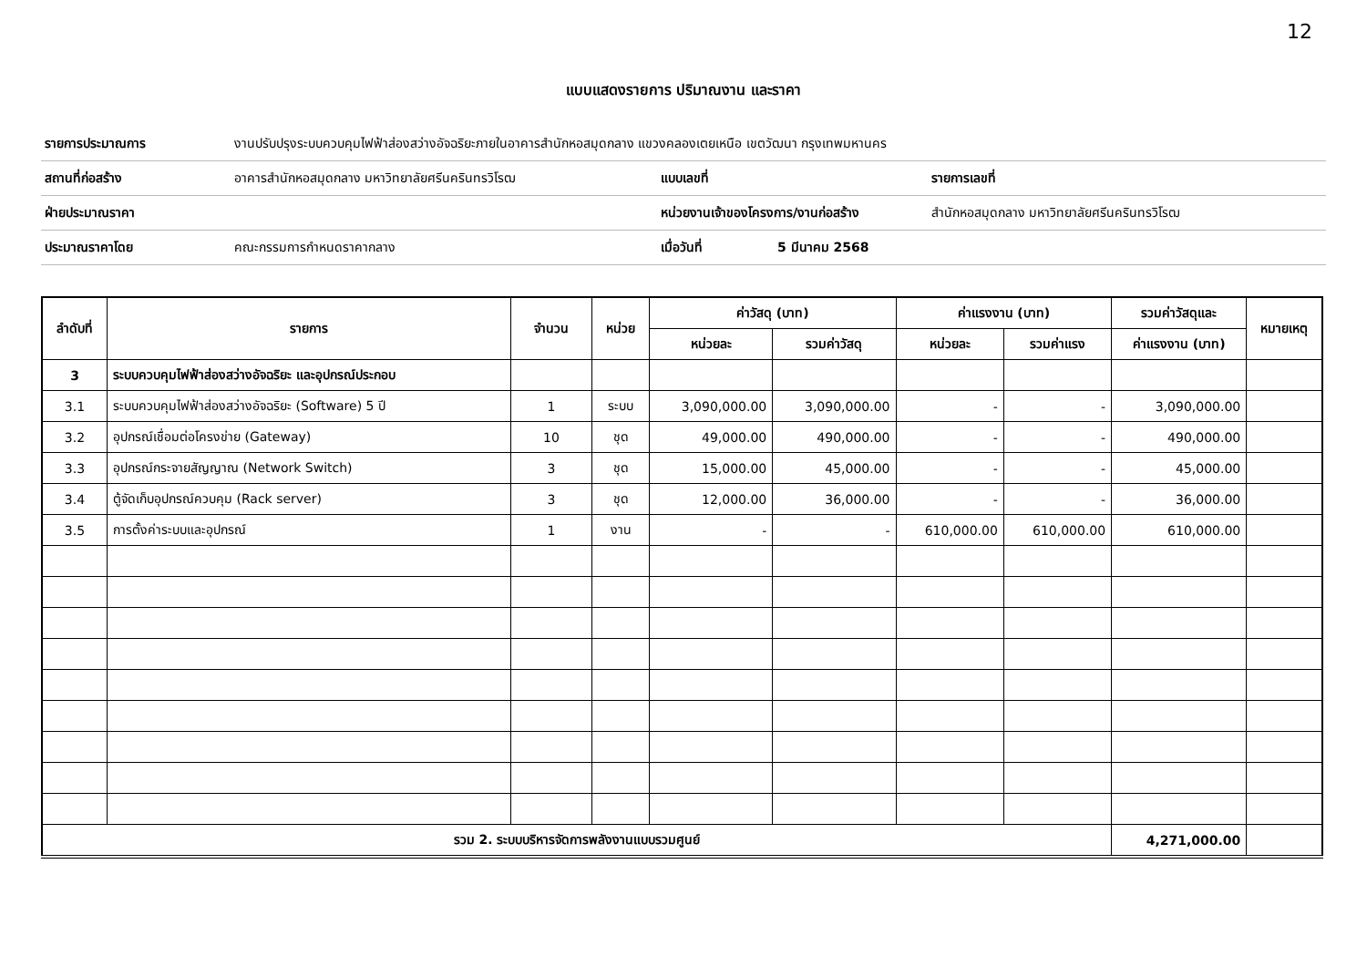12
แบบแสดงรายการ ปริมาณงาน และราคา
| รายการประมาณการ | งานปรับปรุงระบบควบคุมไฟฟ้าส่องสว่างอัจฉริยะภายในอาคารสำนักหอสมุดกลาง แขวงคลองเตยเหนือ เขตวัฒนา กรุงเทพมหานคร | | | |
| สถานที่ก่อสร้าง | อาคารสำนักหอสมุดกลาง มหาวิทยาลัยศรีนครินทรวิโรฒ | แบบเลขที่ | | รายการเลขที่ |
| ฝ่ายประมาณราคา | | หน่วยงานเจ้าของโครงการ/งานก่อสร้าง | | สำนักหอสมุดกลาง มหาวิทยาลัยศรีนครินทรวิโรฒ |
| ประมาณราคาโดย | คณะกรรมการกำหนดราคากลาง | เมื่อวันที่ | 5 มีนาคม 2568 | |
| ลำดับที่ | รายการ | จำนวน | หน่วย | ค่าวัสดุ (บาท) | | ค่าแรงงาน (บาท) | | รวมค่าวัสดุและ | หมายเหตุ |
| --- | --- | --- | --- | --- | --- | --- | --- | --- | --- |
| | | | | หน่วยละ | รวมค่าวัสดุ | หน่วยละ | รวมค่าแรง | ค่าแรงงาน (บาท) | |
| 3 | ระบบควบคุมไฟฟ้าส่องสว่างอัจฉริยะ และอุปกรณ์ประกอบ | | | | | | | | |
| 3.1 | ระบบควบคุมไฟฟ้าส่องสว่างอัจฉริยะ (Software) 5 ปี | 1 | ระบบ | 3,090,000.00 | 3,090,000.00 | - | - | 3,090,000.00 | |
| 3.2 | อุปกรณ์เชื่อมต่อโครงข่าย (Gateway) | 10 | ชุด | 49,000.00 | 490,000.00 | - | - | 490,000.00 | |
| 3.3 | อุปกรณ์กระจายสัญญาณ (Network Switch) | 3 | ชุด | 15,000.00 | 45,000.00 | - | - | 45,000.00 | |
| 3.4 | ตู้จัดเก็บอุปกรณ์ควบคุม (Rack server) | 3 | ชุด | 12,000.00 | 36,000.00 | - | - | 36,000.00 | |
| 3.5 | การตั้งค่าระบบและอุปกรณ์ | 1 | งาน | - | - | 610,000.00 | 610,000.00 | 610,000.00 | |
| รวม 2. ระบบบริหารจัดการพลังงานแบบรวมศูนย์ | | | | | | | | 4,271,000.00 | |